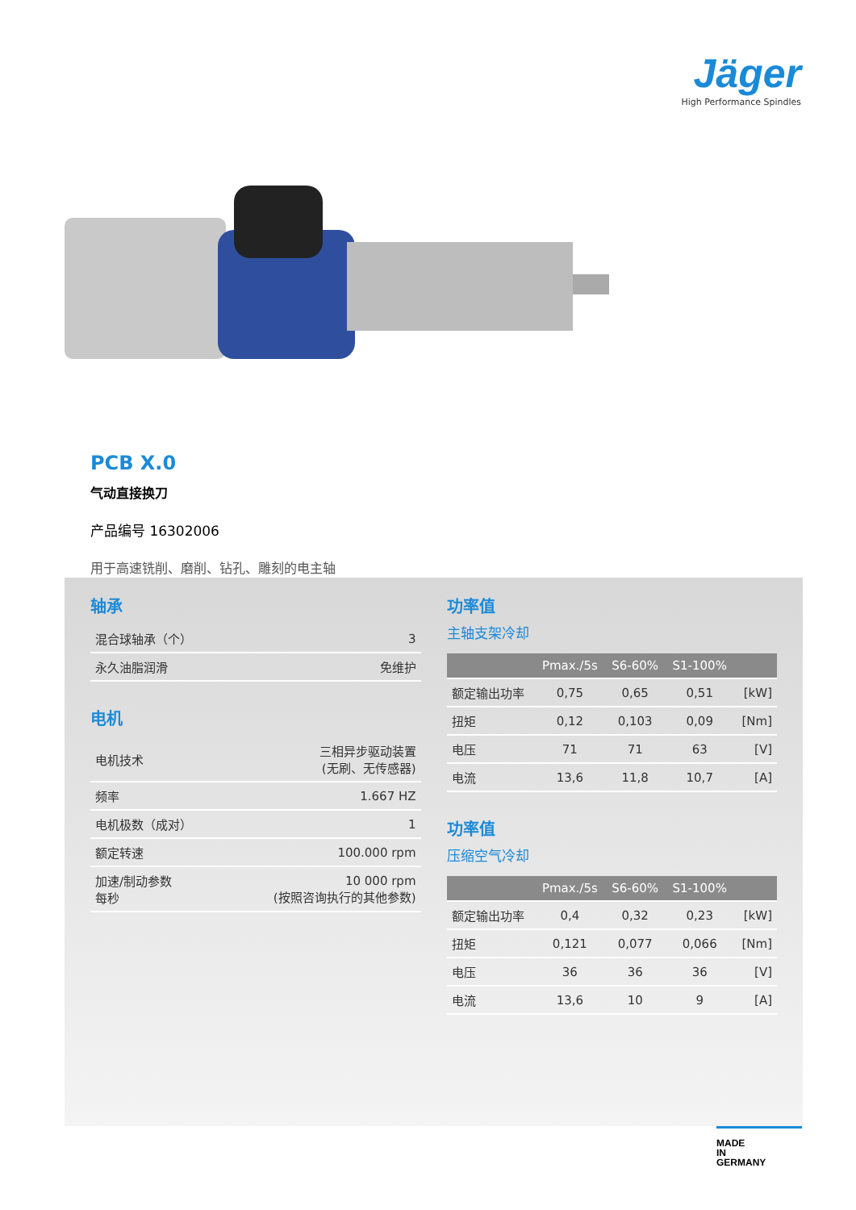Jäger
High Performance Spindles
PCB X.0
气动直接换刀
产品编号 16302006
用于高速铣削、磨削、钻孔、雕刻的电主轴
轴承
| 混合球轴承（个） | 3 |
| 永久油脂润滑 | 免维护 |
电机
| 电机技术 | 三相异步驱动装置 (无刷、无传感器) |
| 频率 | 1.667 HZ |
| 电机极数（成对） | 1 |
| 额定转速 | 100.000 rpm |
| 加速/制动参数 每秒 | 10 000 rpm (按照咨询执行的其他参数) |
功率值
主轴支架冷却
| | Pmax./5s | S6-60% | S1-100% | |
| --- | --- | --- | --- | --- |
| 额定输出功率 | 0,75 | 0,65 | 0,51 | [kW] |
| 扭矩 | 0,12 | 0,103 | 0,09 | [Nm] |
| 电压 | 71 | 71 | 63 | [V] |
| 电流 | 13,6 | 11,8 | 10,7 | [A] |
功率值
压缩空气冷却
| | Pmax./5s | S6-60% | S1-100% | |
| --- | --- | --- | --- | --- |
| 额定输出功率 | 0,4 | 0,32 | 0,23 | [kW] |
| 扭矩 | 0,121 | 0,077 | 0,066 | [Nm] |
| 电压 | 36 | 36 | 36 | [V] |
| 电流 | 13,6 | 10 | 9 | [A] |
MADE
IN
GERMANY